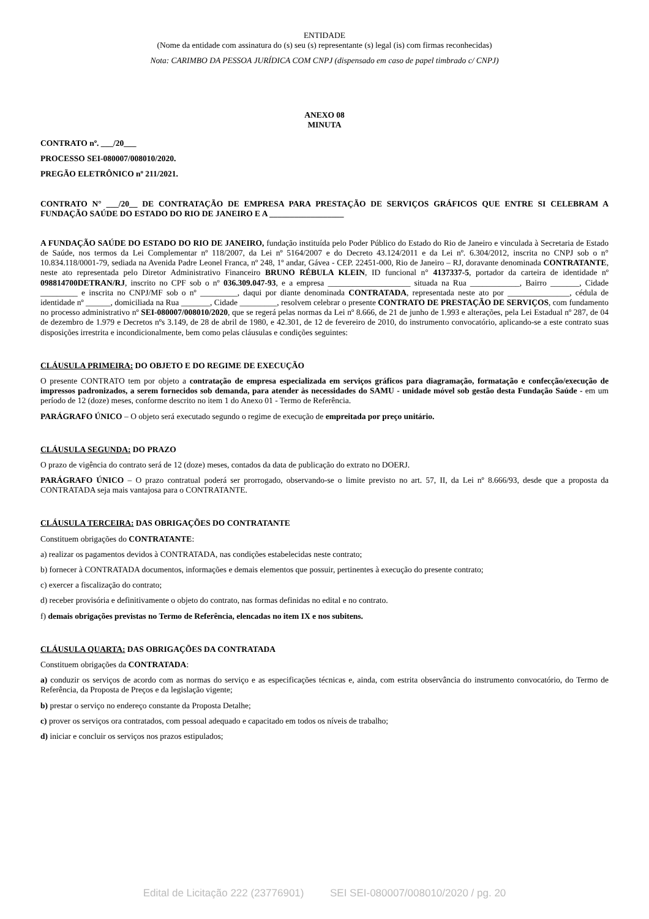ENTIDADE
(Nome da entidade com assinatura do (s) seu (s) representante (s) legal (is) com firmas reconhecidas)
Nota: CARIMBO DA PESSOA JURÍDICA COM CNPJ (dispensado em caso de papel timbrado c/ CNPJ)
ANEXO 08
MINUTA
CONTRATO nº. ___/20___
PROCESSO SEI-080007/008010/2020.
PREGÃO ELETRÔNICO nº 211/2021.
CONTRATO N° ___/20__ DE CONTRATAÇÃO DE EMPRESA PARA PRESTAÇÃO DE SERVIÇOS GRÁFICOS QUE ENTRE SI CELEBRAM A FUNDAÇÃO SAÚDE DO ESTADO DO RIO DE JANEIRO E A __________________
A FUNDAÇÃO SAÚDE DO ESTADO DO RIO DE JANEIRO, fundação instituída pelo Poder Público do Estado do Rio de Janeiro e vinculada à Secretaria de Estado de Saúde, nos termos da Lei Complementar nº 118/2007, da Lei nº 5164/2007 e do Decreto 43.124/2011 e da Lei nº. 6.304/2012, inscrita no CNPJ sob o n° 10.834.118/0001-79, sediada na Avenida Padre Leonel Franca, nº 248, 1º andar, Gávea - CEP. 22451-000, Rio de Janeiro – RJ, doravante denominada CONTRATANTE, neste ato representada pelo Diretor Administrativo Financeiro BRUNO RÉBULA KLEIN, ID funcional n° 4137337-5, portador da carteira de identidade nº 098814700DETRAN/RJ, inscrito no CPF sob o nº 036.309.047-93, e a empresa ____________________ situada na Rua ____________, Bairro _______, Cidade _________ e inscrita no CNPJ/MF sob o nº _________, daqui por diante denominada CONTRATADA, representada neste ato por _______________, cédula de identidade nº ______, domiciliada na Rua _______, Cidade _________, resolvem celebrar o presente CONTRATO DE PRESTAÇÃO DE SERVIÇOS, com fundamento no processo administrativo nº SEI-080007/008010/2020, que se regerá pelas normas da Lei nº 8.666, de 21 de junho de 1.993 e alterações, pela Lei Estadual nº 287, de 04 de dezembro de 1.979 e Decretos nºs 3.149, de 28 de abril de 1980, e 42.301, de 12 de fevereiro de 2010, do instrumento convocatório, aplicando-se a este contrato suas disposições irrestrita e incondicionalmente, bem como pelas cláusulas e condições seguintes:
CLÁUSULA PRIMEIRA: DO OBJETO E DO REGIME DE EXECUÇÃO
O presente CONTRATO tem por objeto a contratação de empresa especializada em serviços gráficos para diagramação, formatação e confecção/execução de impressos padronizados, a serem fornecidos sob demanda, para atender às necessidades do SAMU - unidade móvel sob gestão desta Fundação Saúde - em um período de 12 (doze) meses, conforme descrito no item 1 do Anexo 01 - Termo de Referência.
PARÁGRAFO ÚNICO – O objeto será executado segundo o regime de execução de empreitada por preço unitário.
CLÁUSULA SEGUNDA: DO PRAZO
O prazo de vigência do contrato será de 12 (doze) meses, contados da data de publicação do extrato no DOERJ.
PARÁGRAFO ÚNICO – O prazo contratual poderá ser prorrogado, observando-se o limite previsto no art. 57, II, da Lei nº 8.666/93, desde que a proposta da CONTRATADA seja mais vantajosa para o CONTRATANTE.
CLÁUSULA TERCEIRA: DAS OBRIGAÇÕES DO CONTRATANTE
Constituem obrigações do CONTRATANTE:
a) realizar os pagamentos devidos à CONTRATADA, nas condições estabelecidas neste contrato;
b) fornecer à CONTRATADA documentos, informações e demais elementos que possuir, pertinentes à execução do presente contrato;
c) exercer a fiscalização do contrato;
d) receber provisória e definitivamente o objeto do contrato, nas formas definidas no edital e no contrato.
f) demais obrigações previstas no Termo de Referência, elencadas no item IX e nos subitens.
CLÁUSULA QUARTA: DAS OBRIGAÇÕES DA CONTRATADA
Constituem obrigações da CONTRATADA:
a) conduzir os serviços de acordo com as normas do serviço e as especificações técnicas e, ainda, com estrita observância do instrumento convocatório, do Termo de Referência, da Proposta de Preços e da legislação vigente;
b) prestar o serviço no endereço constante da Proposta Detalhe;
c) prover os serviços ora contratados, com pessoal adequado e capacitado em todos os níveis de trabalho;
d) iniciar e concluir os serviços nos prazos estipulados;
Edital de Licitação 222 (23776901) SEI SEI-080007/008010/2020 / pg. 20